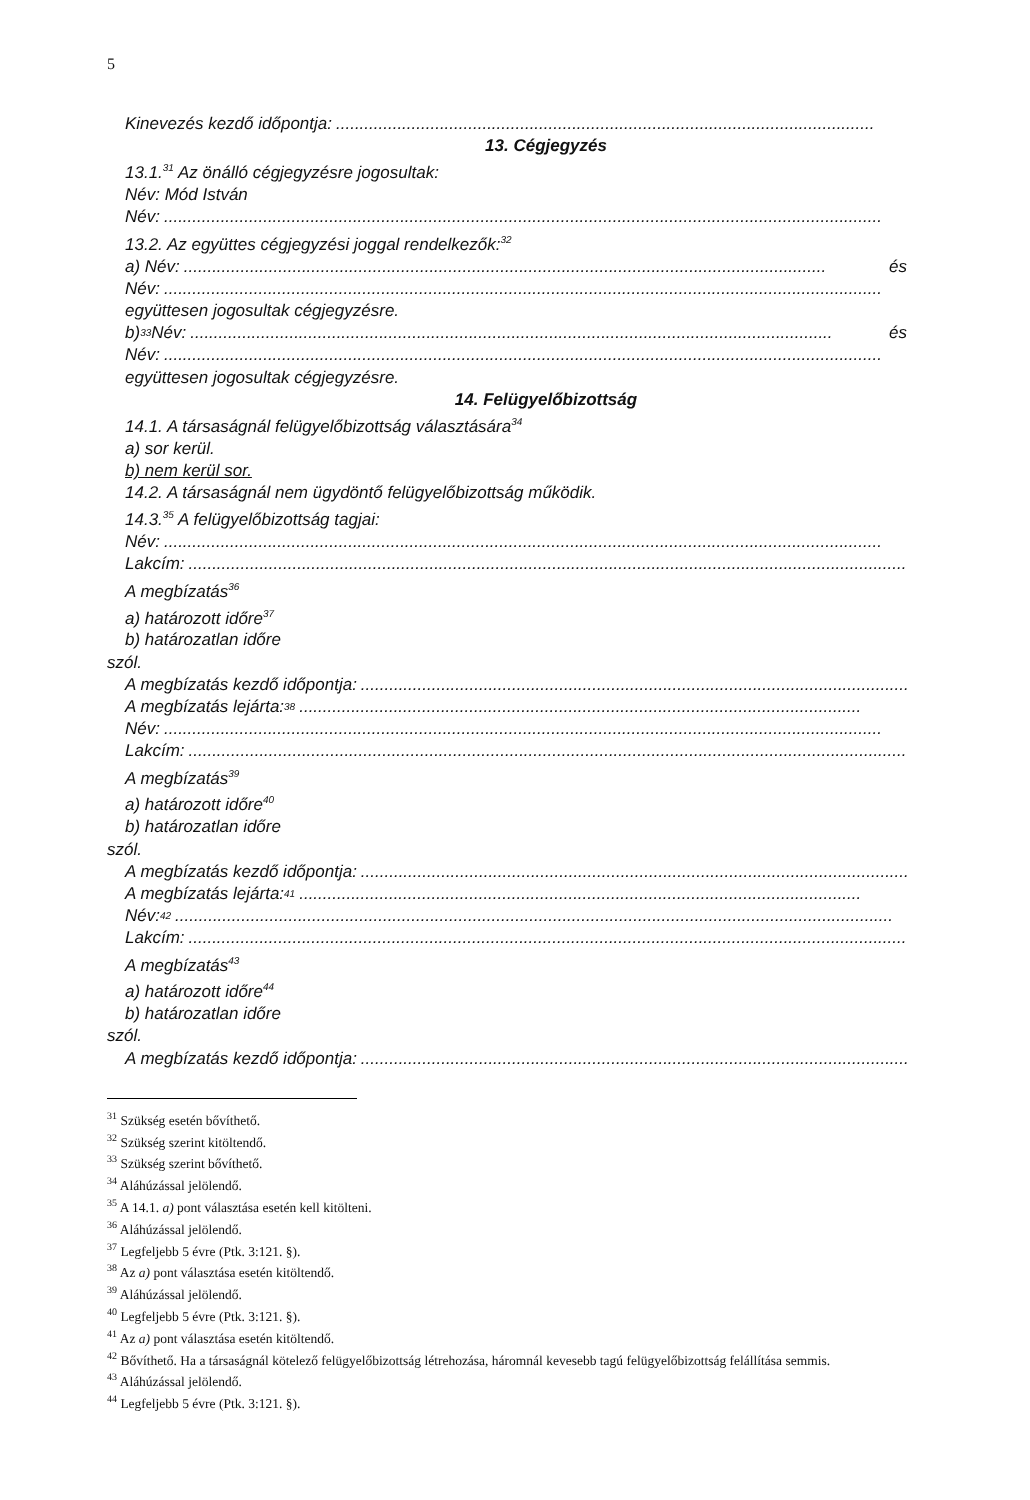5
Kinevezés kezdő időpontja:..................................................................................................................
13. Cégjegyzés
13.1.<sup>31</sup> Az önálló cégjegyzésre jogosultak:
Név: Mód István
Név:........................................................................................................................................................
13.2. Az együttes cégjegyzési joggal rendelkezők:<sup>32</sup>
a) Név:........................................................................................................................................ és
Név:........................................................................................................................................................
együttesen jogosultak cégjegyzésre.
b)<sup>33</sup> Név:........................................................................................................................................ és
Név:........................................................................................................................................................
együttesen jogosultak cégjegyzésre.
14. Felügyelőbizottság
14.1. A társaságnál felügyelőbizottság választására<sup>34</sup>
a) sor kerül.
b) nem kerül sor.
14.2. A társaságnál nem ügydöntő felügyelőbizottság működik.
14.3.<sup>35</sup> A felügyelőbizottság tagjai:
Név:........................................................................................................................................................
Lakcím:........................................................................................................................................................
A megbízatás<sup>36</sup>
a) határozott időre<sup>37</sup>
b) határozatlan időre
szól.
A megbízatás kezdő időpontja:.......................................................................................................................
A megbízatás lejárta:<sup>38</sup>.......................................................................................................................
Név:........................................................................................................................................................
Lakcím:........................................................................................................................................................
A megbízatás<sup>39</sup>
a) határozott időre<sup>40</sup>
b) határozatlan időre
szól.
A megbízatás kezdő időpontja:.......................................................................................................................
A megbízatás lejárta:<sup>41</sup>.......................................................................................................................
Név:<sup>42</sup>........................................................................................................................................................
Lakcím:........................................................................................................................................................
A megbízatás<sup>43</sup>
a) határozott időre<sup>44</sup>
b) határozatlan időre
szól.
A megbízatás kezdő időpontja:.......................................................................................................................
<sup>31</sup> Szükség esetén bővíthető.
<sup>32</sup> Szükség szerint kitöltendő.
<sup>33</sup> Szükség szerint bővíthető.
<sup>34</sup> Aláhúzással jelölendő.
<sup>35</sup> A 14.1. a) pont választása esetén kell kitölteni.
<sup>36</sup> Aláhúzással jelölendő.
<sup>37</sup> Legfeljebb 5 évre (Ptk. 3:121. §).
<sup>38</sup> Az a) pont választása esetén kitöltendő.
<sup>39</sup> Aláhúzással jelölendő.
<sup>40</sup> Legfeljebb 5 évre (Ptk. 3:121. §).
<sup>41</sup> Az a) pont választása esetén kitöltendő.
<sup>42</sup> Bővíthető. Ha a társaságnál kötelező felügyelőbizottság létrehozása, háromnál kevesebb tagú felügyelőbizottság felállítása semmis.
<sup>43</sup> Aláhúzással jelölendő.
<sup>44</sup> Legfeljebb 5 évre (Ptk. 3:121. §).